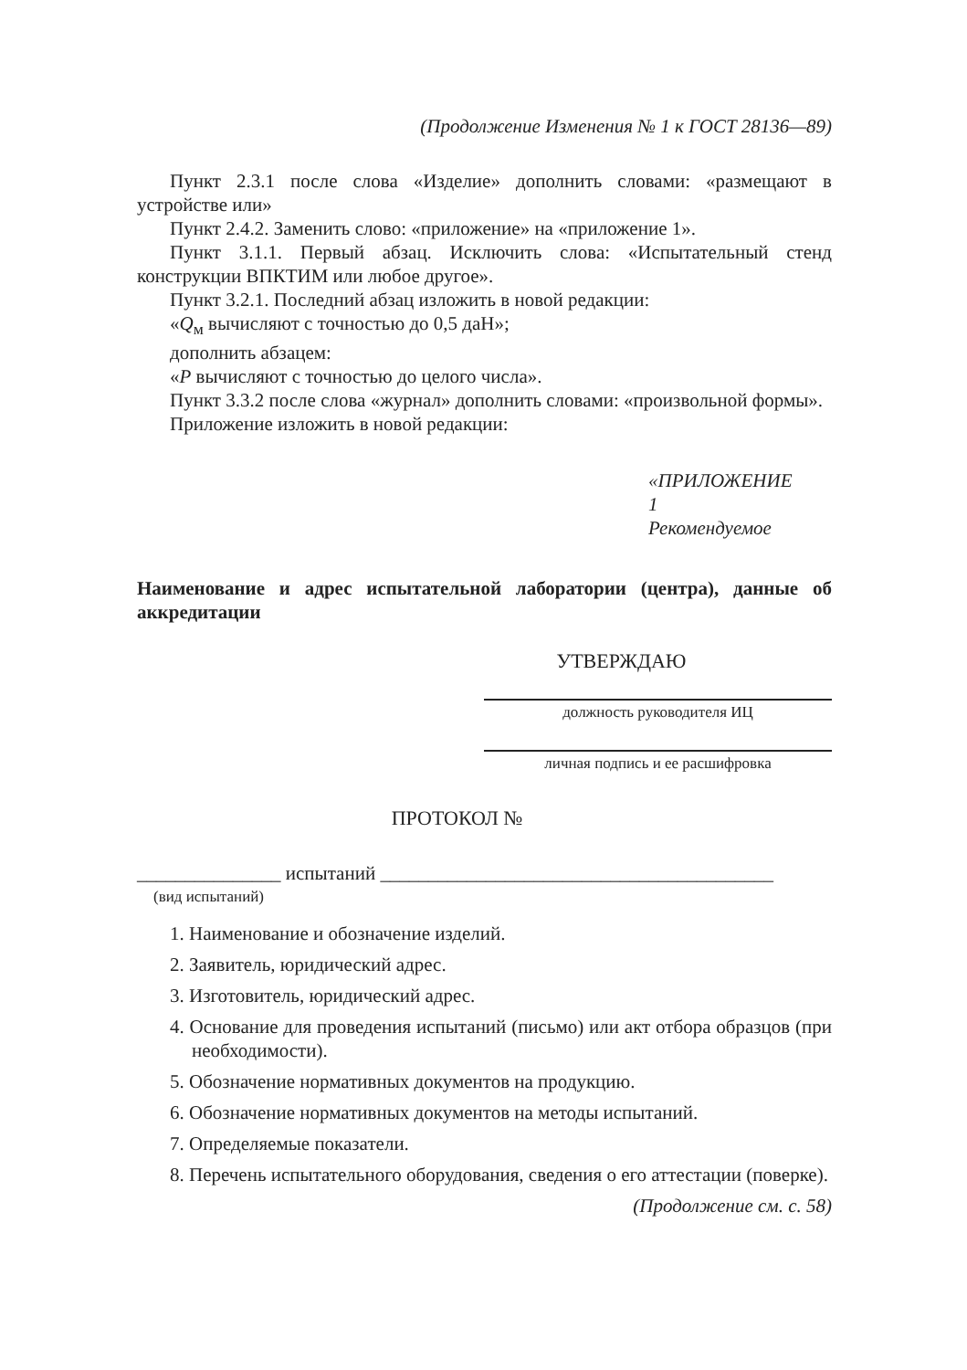(Продолжение Изменения № 1 к ГОСТ 28136—89)
Пункт 2.3.1 после слова «Изделие» дополнить словами: «размещают в устройстве или»
Пункт 2.4.2. Заменить слово: «приложение» на «приложение 1».
Пункт 3.1.1. Первый абзац. Исключить слова: «Испытательный стенд конструкции ВПКТИМ или любое другое».
Пункт 3.2.1. Последний абзац изложить в новой редакции:
«Q<sub>м</sub> вычисляют с точностью до 0,5 даН»;
дополнить абзацем:
«P вычисляют с точностью до целого числа».
Пункт 3.3.2 после слова «журнал» дополнить словами: «произвольной формы».
Приложение изложить в новой редакции:
«ПРИЛОЖЕНИЕ 1
Рекомендуемое
Наименование и адрес испытательной лаборатории (центра), данные об аккредитации
УТВЕРЖДАЮ
должность руководителя ИЦ
личная подпись и ее расшифровка
ПРОТОКОЛ №
_______________ испытаний _________________________________________
(вид испытаний)
1. Наименование и обозначение изделий.
2. Заявитель, юридический адрес.
3. Изготовитель, юридический адрес.
4. Основание для проведения испытаний (письмо) или акт отбора образцов (при необходимости).
5. Обозначение нормативных документов на продукцию.
6. Обозначение нормативных документов на методы испытаний.
7. Определяемые показатели.
8. Перечень испытательного оборудования, сведения о его аттестации (поверке).
(Продолжение см. с. 58)